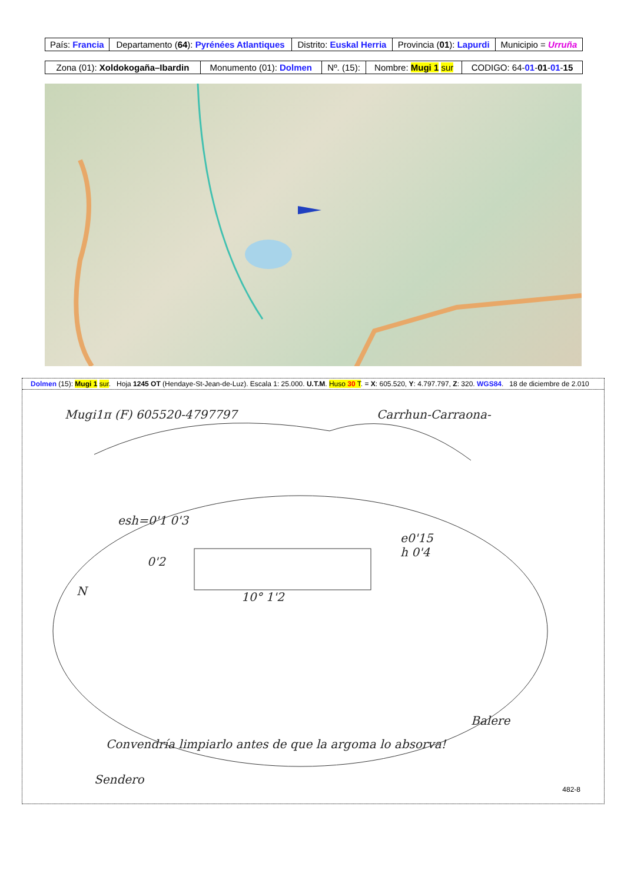| País: Francia | Departamento ( 64 ): Pyrénées Atlantiques | Distrito: Euskal Herria | Provincia ( 01 ): Lapurdi | Municipio = Urruña |
| Zona (01): Xoldokogaña–Ibardin | Monumento (01): Dolmen | Nº. (15): | Nombre: Mugi 1 sur | CODIGO: 64- 01 - 01 - 01 - 15 |
Dolmen (15): Mugi 1 sur. Hoja 1245 OT (Hendaye-St-Jean-de-Luz). Escala 1: 25.000. U.T.M. Huso 30 T. = X: 605.520, Y: 4.797.797, Z: 320. WGS84. 18 de diciembre de 2.010
Mugi1π (F) 605520-4797797 Carrhun-Carraona-
esh=0'1 0'3
0'2
e0'15
h 0'4
N 10° 1'2
Balere
Convendría limpiarlo antes de que la argoma lo absorva!
Sendero
482-8